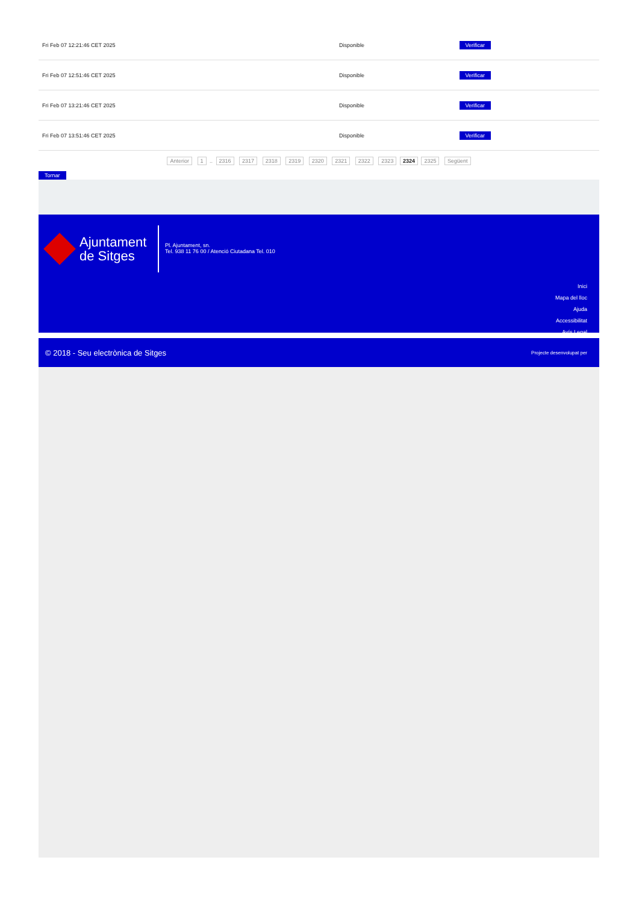| Fri Feb 07 12:21:46 CET 2025 | Disponible | Verificar |
| Fri Feb 07 12:51:46 CET 2025 | Disponible | Verificar |
| Fri Feb 07 13:21:46 CET 2025 | Disponible | Verificar |
| Fri Feb 07 13:51:46 CET 2025 | Disponible | Verificar |
Anterior 1 .. 2316 2317 2318 2319 2320 2321 2322 2323 2324 2325 Següent
Tornar
Ajuntament
de Sitges
Pl. Ajuntament, sn.
Tel. 938 11 76 00 / Atenció Ciutadana Tel. 010
Inici
Mapa del lloc
Ajuda
Accessibilitat
Avís Legal
© 2018 - Seu electrònica de Sitges Projecte desenvolupat per